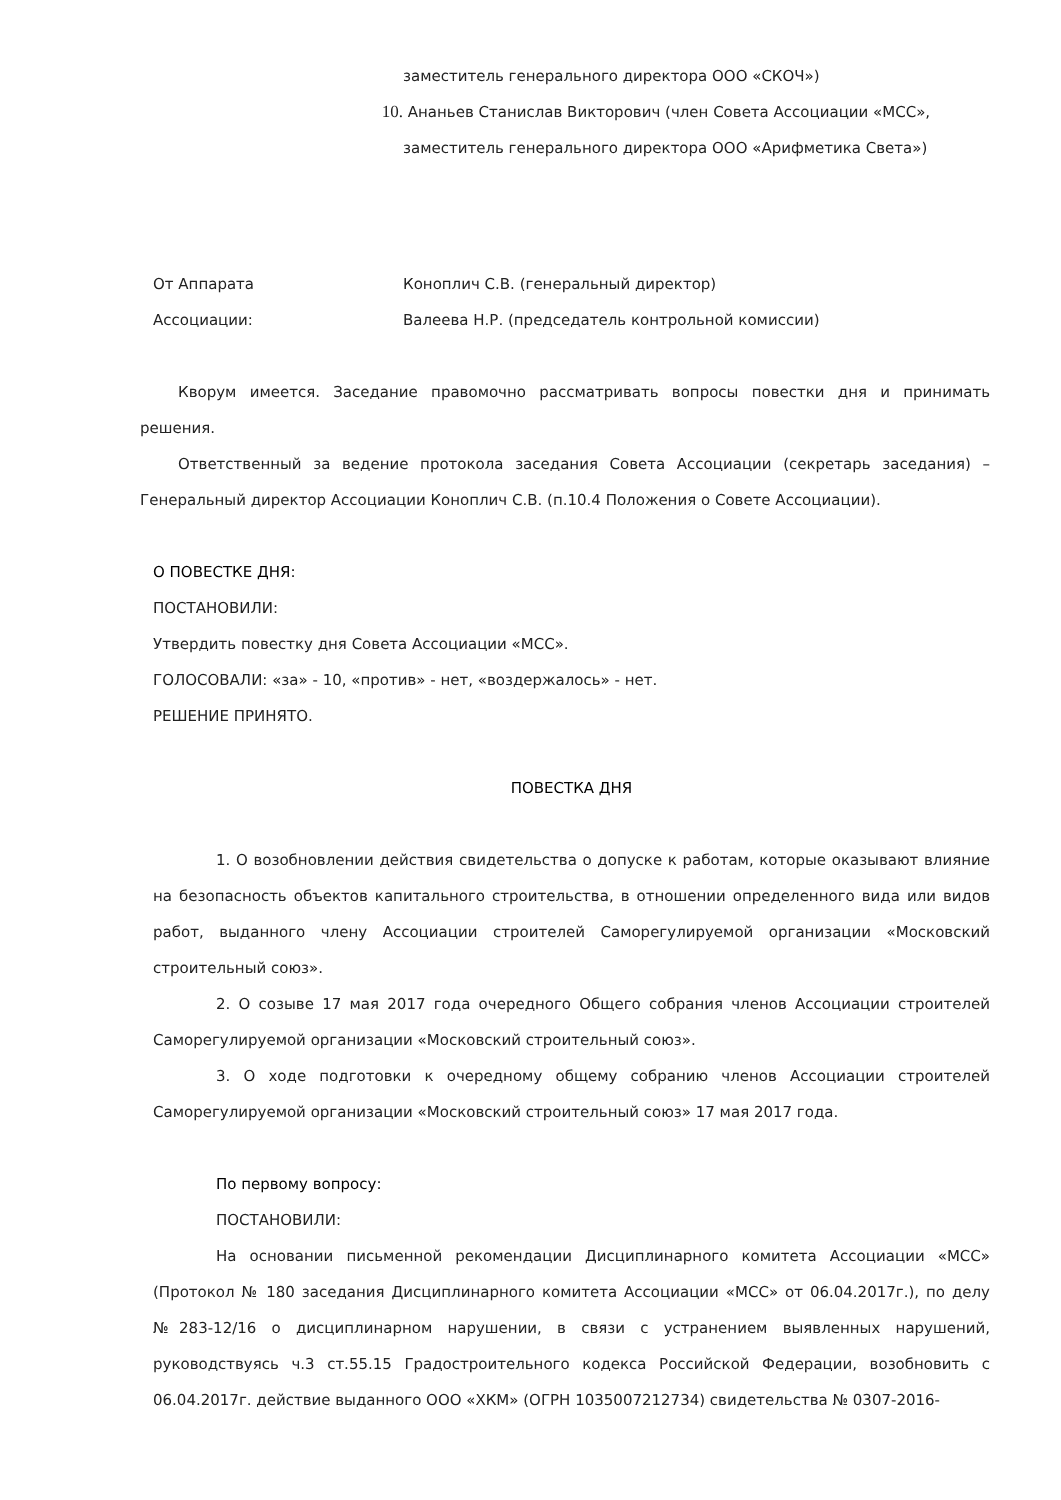заместитель генерального директора ООО «СКОЧ»)
10. Ананьев Станислав Викторович (член Совета Ассоциации «МСС»,
заместитель генерального директора ООО «Арифметика Света»)
От Аппарата
Ассоциации:
Коноплич С.В. (генеральный директор)
Валеева Н.Р. (председатель контрольной комиссии)
Кворум имеется. Заседание правомочно рассматривать вопросы повестки дня и принимать решения.
Ответственный за ведение протокола заседания Совета Ассоциации (секретарь заседания) – Генеральный директор Ассоциации Коноплич С.В. (п.10.4 Положения о Совете Ассоциации).
О ПОВЕСТКЕ ДНЯ:
ПОСТАНОВИЛИ:
Утвердить повестку дня Совета Ассоциации «МСС».
ГОЛОСОВАЛИ: «за» - 10, «против» - нет, «воздержалось» - нет.
РЕШЕНИЕ ПРИНЯТО.
ПОВЕСТКА ДНЯ
1. О возобновлении действия свидетельства о допуске к работам, которые оказывают влияние на безопасность объектов капитального строительства, в отношении определенного вида или видов работ, выданного члену Ассоциации строителей Саморегулируемой организации «Московский строительный союз».
2. О созыве 17 мая 2017 года очередного Общего собрания членов Ассоциации строителей Саморегулируемой организации «Московский строительный союз».
3. О ходе подготовки к очередному общему собранию членов Ассоциации строителей Саморегулируемой организации «Московский строительный союз» 17 мая 2017 года.
По первому вопросу:
ПОСТАНОВИЛИ:
На основании письменной рекомендации Дисциплинарного комитета Ассоциации «МСС» (Протокол № 180 заседания Дисциплинарного комитета Ассоциации «МСС» от 06.04.2017г.), по делу №283-12/16 о дисциплинарном нарушении, в связи с устранением выявленных нарушений, руководствуясь ч.3 ст.55.15 Градостроительного кодекса Российской Федерации, возобновить с 06.04.2017г. действие выданного ООО «ХКМ» (ОГРН 1035007212734) свидетельства № 0307-2016-